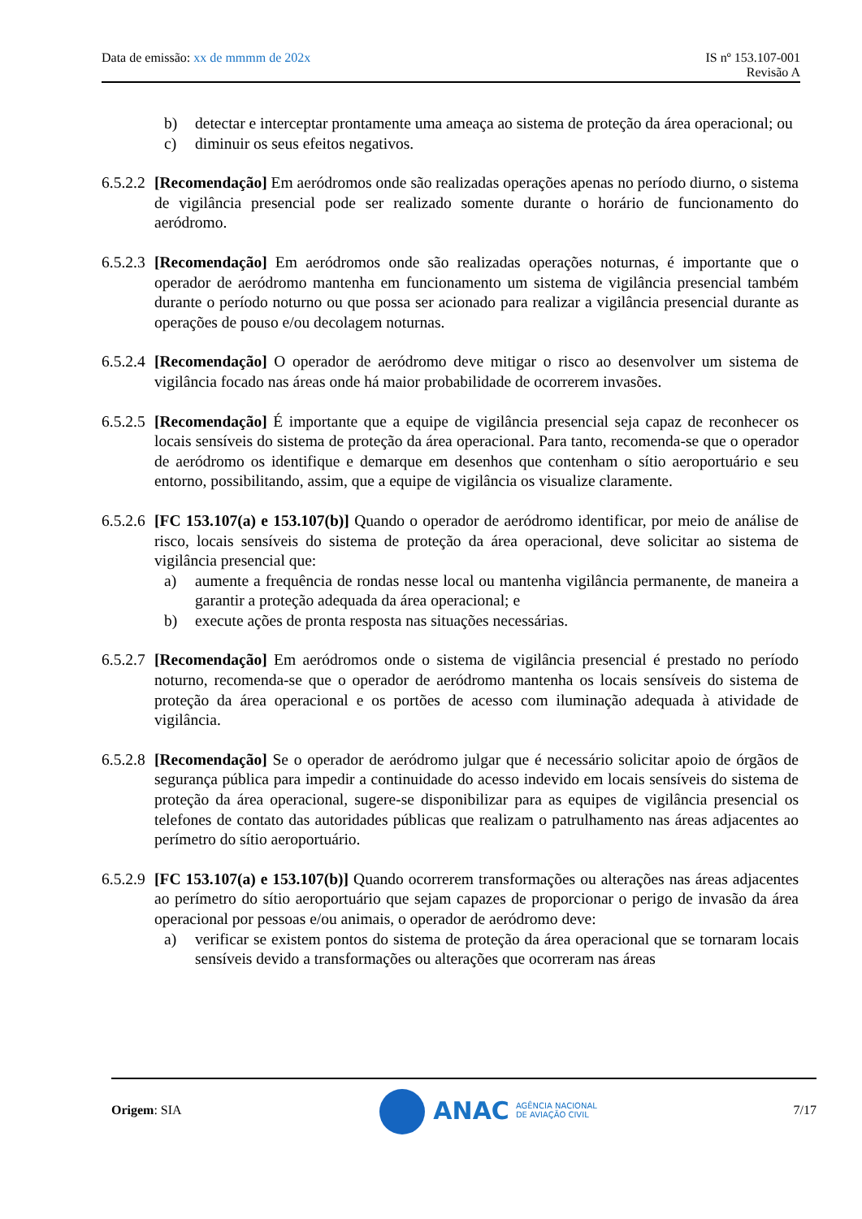Data de emissão: xx de mmmm de 202x
IS nº 153.107-001
Revisão A
b) detectar e interceptar prontamente uma ameaça ao sistema de proteção da área operacional; ou
c) diminuir os seus efeitos negativos.
6.5.2.2 [Recomendação] Em aeródromos onde são realizadas operações apenas no período diurno, o sistema de vigilância presencial pode ser realizado somente durante o horário de funcionamento do aeródromo.
6.5.2.3 [Recomendação] Em aeródromos onde são realizadas operações noturnas, é importante que o operador de aeródromo mantenha em funcionamento um sistema de vigilância presencial também durante o período noturno ou que possa ser acionado para realizar a vigilância presencial durante as operações de pouso e/ou decolagem noturnas.
6.5.2.4 [Recomendação] O operador de aeródromo deve mitigar o risco ao desenvolver um sistema de vigilância focado nas áreas onde há maior probabilidade de ocorrerem invasões.
6.5.2.5 [Recomendação] É importante que a equipe de vigilância presencial seja capaz de reconhecer os locais sensíveis do sistema de proteção da área operacional. Para tanto, recomenda-se que o operador de aeródromo os identifique e demarque em desenhos que contenham o sítio aeroportuário e seu entorno, possibilitando, assim, que a equipe de vigilância os visualize claramente.
6.5.2.6 [FC 153.107(a) e 153.107(b)] Quando o operador de aeródromo identificar, por meio de análise de risco, locais sensíveis do sistema de proteção da área operacional, deve solicitar ao sistema de vigilância presencial que:
a) aumente a frequência de rondas nesse local ou mantenha vigilância permanente, de maneira a garantir a proteção adequada da área operacional; e
b) execute ações de pronta resposta nas situações necessárias.
6.5.2.7 [Recomendação] Em aeródromos onde o sistema de vigilância presencial é prestado no período noturno, recomenda-se que o operador de aeródromo mantenha os locais sensíveis do sistema de proteção da área operacional e os portões de acesso com iluminação adequada à atividade de vigilância.
6.5.2.8 [Recomendação] Se o operador de aeródromo julgar que é necessário solicitar apoio de órgãos de segurança pública para impedir a continuidade do acesso indevido em locais sensíveis do sistema de proteção da área operacional, sugere-se disponibilizar para as equipes de vigilância presencial os telefones de contato das autoridades públicas que realizam o patrulhamento nas áreas adjacentes ao perímetro do sítio aeroportuário.
6.5.2.9 [FC 153.107(a) e 153.107(b)] Quando ocorrerem transformações ou alterações nas áreas adjacentes ao perímetro do sítio aeroportuário que sejam capazes de proporcionar o perigo de invasão da área operacional por pessoas e/ou animais, o operador de aeródromo deve:
a) verificar se existem pontos do sistema de proteção da área operacional que se tornaram locais sensíveis devido a transformações ou alterações que ocorreram nas áreas
Origem: SIA
ANAC AGÊNCIA NACIONAL
DE AVIAÇÃO CIVIL
7/17